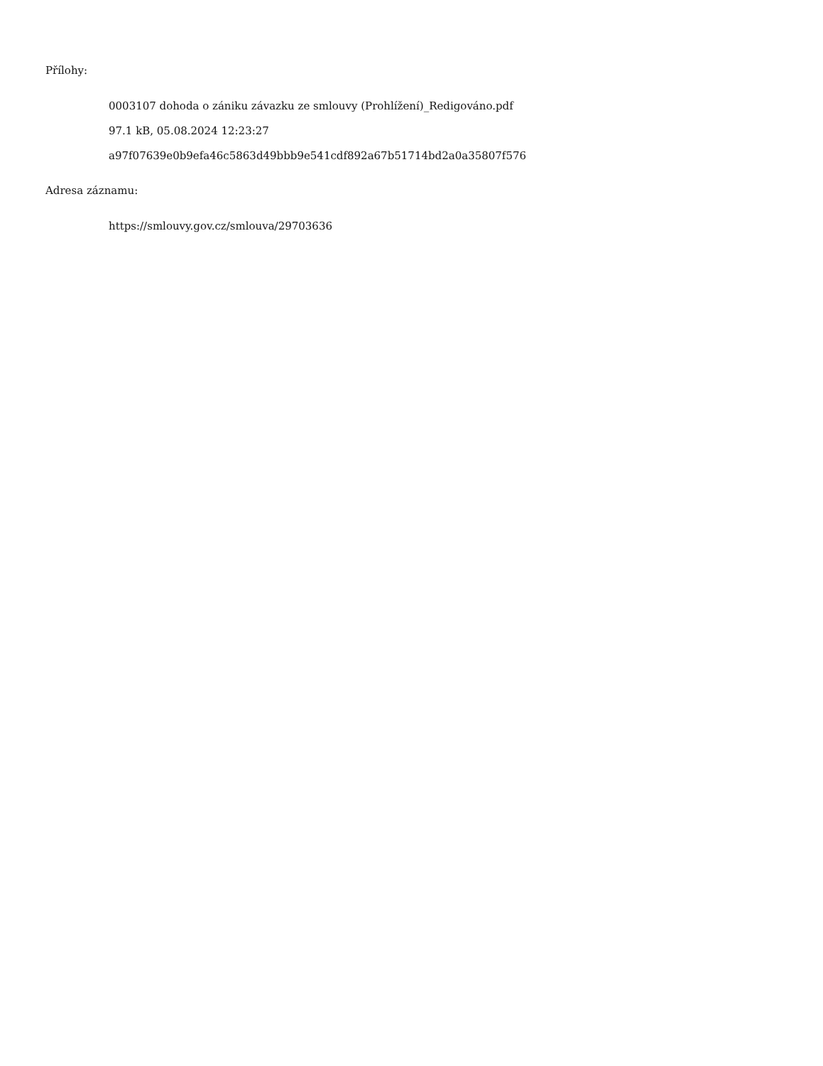Přílohy:
0003107 dohoda o zániku závazku ze smlouvy (Prohlížení)_Redigováno.pdf
97.1 kB, 05.08.2024 12:23:27
a97f07639e0b9efa46c5863d49bbb9e541cdf892a67b51714bd2a0a35807f576
Adresa záznamu:
https://smlouvy.gov.cz/smlouva/29703636